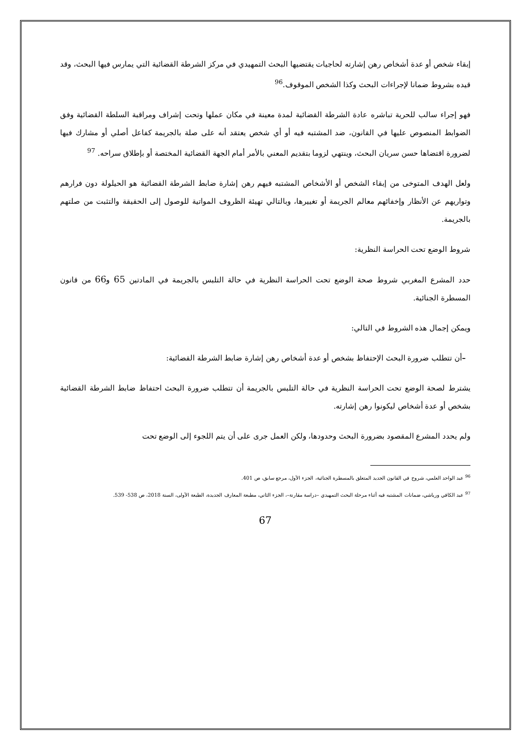إبقاء شخص أو عدة أشخاص رهن إشارته لحاجيات يقتضيها البحث التمهيدي في مركز الشرطة القضائية التي يمارس فيها البحث، وقد قيده بشروط ضمانا لإجراءات البحث وكذا الشخص الموقوف.<sup>96</sup>
فهو إجراء سالب للحرية تباشره عادة الشرطة القضائية لمدة معينة في مكان عملها وتحت إشراف ومراقبة السلطة القضائية وفق الضوابط المنصوص عليها في القانون، ضد المشتبه فيه أو أي شخص يعتقد أنه على صلة بالجريمة كفاعل أصلي أو مشارك فيها لضرورة اقتضاها حسن سريان البحث، وينتهي لزوما بتقديم المعني بالأمر أمام الجهة القضائية المختصة أو بإطلاق سراحه. <sup>97</sup>
ولعل الهدف المتوخى من إبقاء الشخص أو الأشخاص المشتبه فيهم رهن إشارة ضابط الشرطة القضائية هو الحيلولة دون فرارهم وتواريهم عن الأنظار وإخفائهم معالم الجريمة أو تغييرها، وبالتالي تهيئة الظروف المواتية للوصول إلى الحقيقة والتثبت من صلتهم بالجريمة.
شروط الوضع تحت الحراسة النظرية:
حدد المشرع المغربي شروط صحة الوضع تحت الحراسة النظرية في حالة التلبس بالجريمة في المادتين 65 و66 من قانون المسطرة الجنائية.
ويمكن إجمال هذه الشروط في التالي:
–أن تتطلب ضرورة البحث الإحتفاظ بشخص أو عدة أشخاص رهن إشارة ضابط الشرطة القضائية:
يشترط لصحة الوضع تحت الحراسة النظرية في حالة التلبس بالجريمة أن تتطلب ضرورة البحث احتفاظ ضابط الشرطة القضائية بشخص أو عدة أشخاص ليكونوا رهن إشارته.
ولم يحدد المشرع المقصود بضرورة البحث وحدودها، ولكن العمل جرى على أن يتم اللجوء إلى الوضع تحت
<sup>96</sup> عبد الواحد العلمي، شروح في القانون الجديد المتعلق بالمسطرة الجنائية، الجزء الأول، مرجع سابق، ص 401.
<sup>97</sup> عبد الكافي ورياشي، ضمانات المشتبه فيه أثناء مرحلة البحث التمهيدي –دراسة مقارنة–، الجزء الثاني، مطبعة المعارف الجديدة، الطبعة الأولى، السنة 2018، ص 538- 539.
67